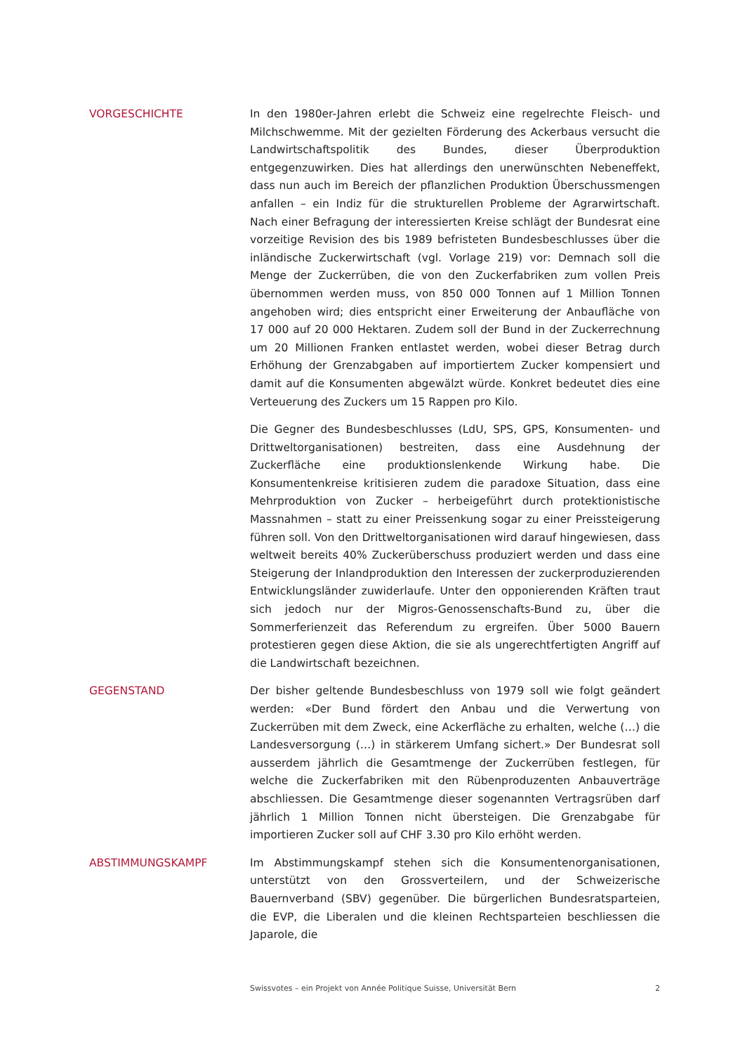VORGESCHICHTE In den 1980er-Jahren erlebt die Schweiz eine regelrechte Fleisch- und Milchschwemme. Mit der gezielten Förderung des Ackerbaus versucht die Landwirtschaftspolitik des Bundes, dieser Überproduktion entgegenzuwirken. Dies hat allerdings den unerwünschten Nebeneffekt, dass nun auch im Bereich der pflanzlichen Produktion Überschussmengen anfallen – ein Indiz für die strukturellen Probleme der Agrarwirtschaft. Nach einer Befragung der interessierten Kreise schlägt der Bundesrat eine vorzeitige Revision des bis 1989 befristeten Bundesbeschlusses über die inländische Zuckerwirtschaft (vgl. Vorlage 219) vor: Demnach soll die Menge der Zuckerrüben, die von den Zuckerfabriken zum vollen Preis übernommen werden muss, von 850 000 Tonnen auf 1 Million Tonnen angehoben wird; dies entspricht einer Erweiterung der Anbaufläche von 17 000 auf 20 000 Hektaren. Zudem soll der Bund in der Zuckerrechnung um 20 Millionen Franken entlastet werden, wobei dieser Betrag durch Erhöhung der Grenzabgaben auf importiertem Zucker kompensiert und damit auf die Konsumenten abgewälzt würde. Konkret bedeutet dies eine Verteuerung des Zuckers um 15 Rappen pro Kilo.
Die Gegner des Bundesbeschlusses (LdU, SPS, GPS, Konsumenten- und Drittweltorganisationen) bestreiten, dass eine Ausdehnung der Zuckerfläche eine produktionslenkende Wirkung habe. Die Konsumentenkreise kritisieren zudem die paradoxe Situation, dass eine Mehrproduktion von Zucker – herbeigeführt durch protektionistische Massnahmen – statt zu einer Preissenkung sogar zu einer Preissteigerung führen soll. Von den Drittweltorganisationen wird darauf hingewiesen, dass weltweit bereits 40% Zuckerüberschuss produziert werden und dass eine Steigerung der Inlandproduktion den Interessen der zuckerproduzierenden Entwicklungsländer zuwiderlaufe. Unter den opponierenden Kräften traut sich jedoch nur der Migros-Genossenschafts-Bund zu, über die Sommerferienzeit das Referendum zu ergreifen. Über 5000 Bauern protestieren gegen diese Aktion, die sie als ungerechtfertigten Angriff auf die Landwirtschaft bezeichnen.
GEGENSTAND Der bisher geltende Bundesbeschluss von 1979 soll wie folgt geändert werden: «Der Bund fördert den Anbau und die Verwertung von Zuckerrüben mit dem Zweck, eine Ackerfläche zu erhalten, welche (…) die Landesversorgung (…) in stärkerem Umfang sichert.» Der Bundesrat soll ausserdem jährlich die Gesamtmenge der Zuckerrüben festlegen, für welche die Zuckerfabriken mit den Rübenproduzenten Anbauverträge abschliessen. Die Gesamtmenge dieser sogenannten Vertragsrüben darf jährlich 1 Million Tonnen nicht übersteigen. Die Grenzabgabe für importieren Zucker soll auf CHF 3.30 pro Kilo erhöht werden.
ABSTIMMUNGSKAMPF Im Abstimmungskampf stehen sich die Konsumentenorganisationen, unterstützt von den Grossverteilern, und der Schweizerische Bauernverband (SBV) gegenüber. Die bürgerlichen Bundesratsparteien, die EVP, die Liberalen und die kleinen Rechtsparteien beschliessen die Japarole, die
Swissvotes – ein Projekt von Année Politique Suisse, Universität Bern 2